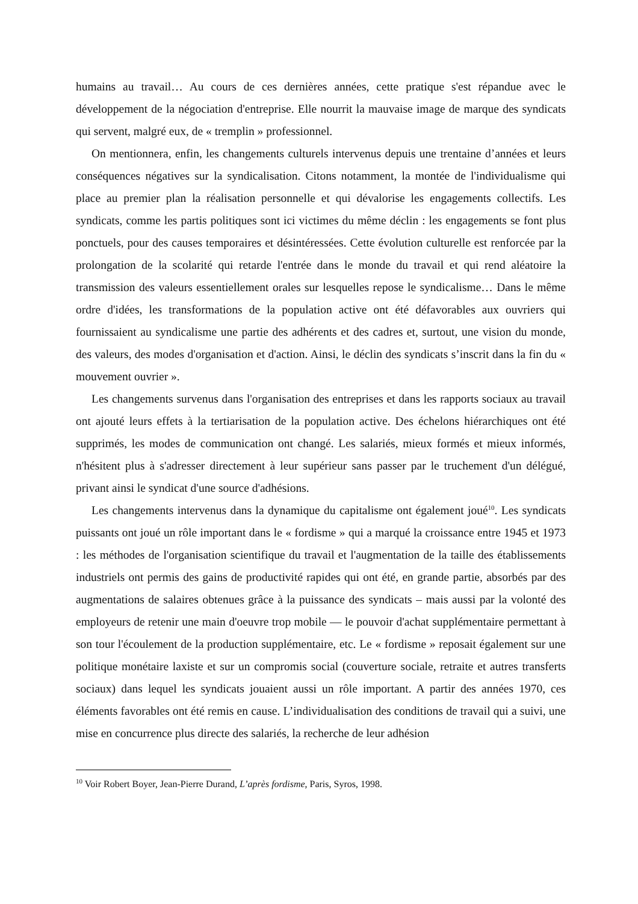humains au travail… Au cours de ces dernières années, cette pratique s'est répandue avec le développement de la négociation d'entreprise. Elle nourrit la mauvaise image de marque des syndicats qui servent, malgré eux, de « tremplin » professionnel.
On mentionnera, enfin, les changements culturels intervenus depuis une trentaine d’années et leurs conséquences négatives sur la syndicalisation. Citons notamment, la montée de l'individualisme qui place au premier plan la réalisation personnelle et qui dévalorise les engagements collectifs. Les syndicats, comme les partis politiques sont ici victimes du même déclin : les engagements se font plus ponctuels, pour des causes temporaires et désintéressées. Cette évolution culturelle est renforcée par la prolongation de la scolarité qui retarde l'entrée dans le monde du travail et qui rend aléatoire la transmission des valeurs essentiellement orales sur lesquelles repose le syndicalisme… Dans le même ordre d'idées, les transformations de la population active ont été défavorables aux ouvriers qui fournissaient au syndicalisme une partie des adhérents et des cadres et, surtout, une vision du monde, des valeurs, des modes d'organisation et d'action. Ainsi, le déclin des syndicats s’inscrit dans la fin du « mouvement ouvrier ».
Les changements survenus dans l'organisation des entreprises et dans les rapports sociaux au travail ont ajouté leurs effets à la tertiarisation de la population active. Des échelons hiérarchiques ont été supprimés, les modes de communication ont changé. Les salariés, mieux formés et mieux informés, n'hésitent plus à s'adresser directement à leur supérieur sans passer par le truchement d'un délégué, privant ainsi le syndicat d'une source d'adhésions.
Les changements intervenus dans la dynamique du capitalisme ont également joué<sup>10</sup>. Les syndicats puissants ont joué un rôle important dans le « fordisme » qui a marqué la croissance entre 1945 et 1973 : les méthodes de l'organisation scientifique du travail et l'augmentation de la taille des établissements industriels ont permis des gains de productivité rapides qui ont été, en grande partie, absorbés par des augmentations de salaires obtenues grâce à la puissance des syndicats – mais aussi par la volonté des employeurs de retenir une main d'oeuvre trop mobile — le pouvoir d'achat supplémentaire permettant à son tour l'écoulement de la production supplémentaire, etc. Le « fordisme » reposait également sur une politique monétaire laxiste et sur un compromis social (couverture sociale, retraite et autres transferts sociaux) dans lequel les syndicats jouaient aussi un rôle important. A partir des années 1970, ces éléments favorables ont été remis en cause. L’individualisation des conditions de travail qui a suivi, une mise en concurrence plus directe des salariés, la recherche de leur adhésion
<sup>10</sup> Voir Robert Boyer, Jean-Pierre Durand, L’après fordisme, Paris, Syros, 1998.